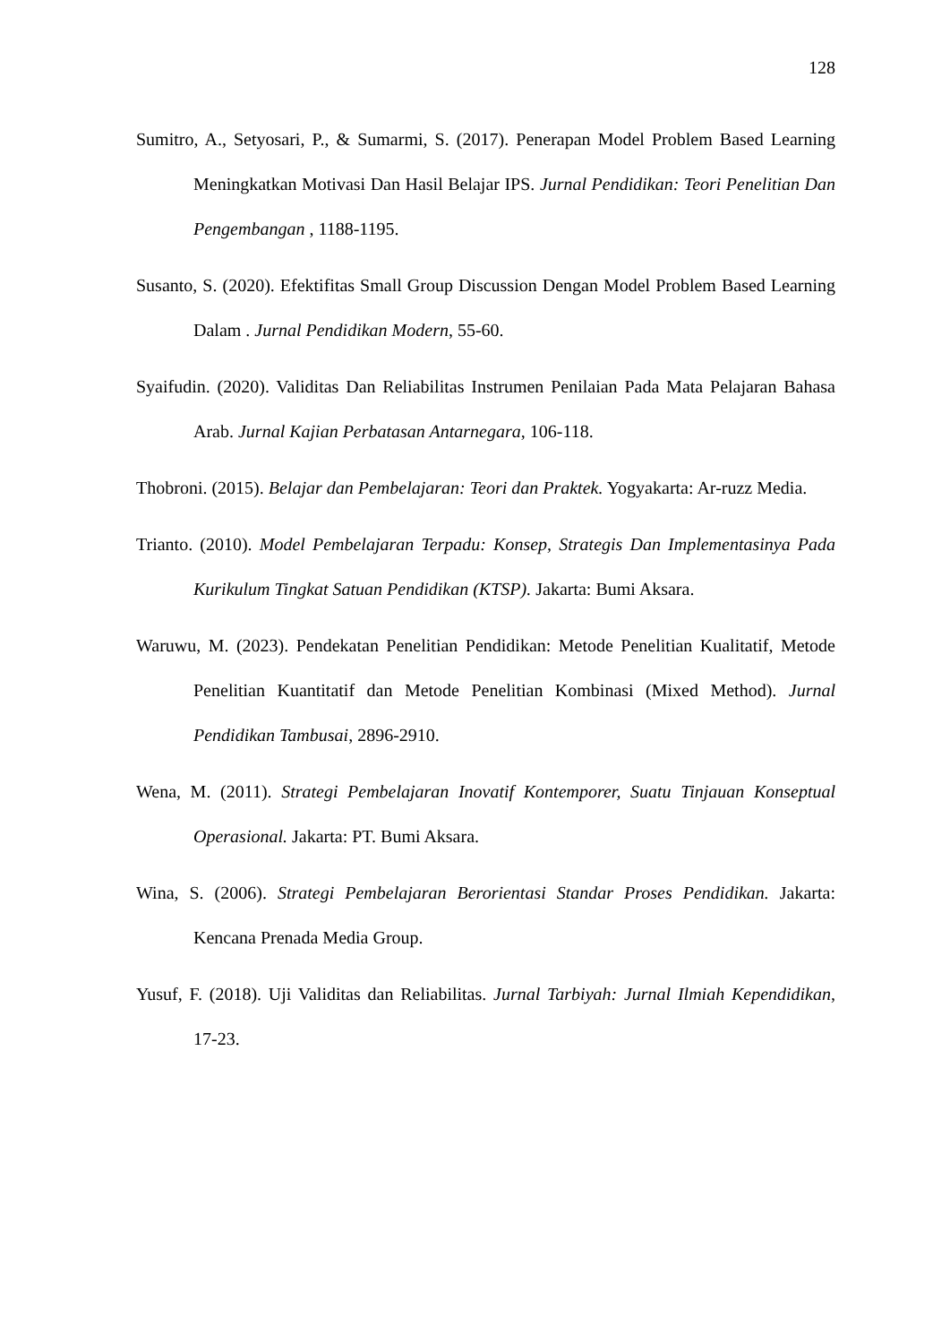128
Sumitro, A., Setyosari, P., & Sumarmi, S. (2017). Penerapan Model Problem Based Learning Meningkatkan Motivasi Dan Hasil Belajar IPS. Jurnal Pendidikan: Teori Penelitian Dan Pengembangan , 1188-1195.
Susanto, S. (2020). Efektifitas Small Group Discussion Dengan Model Problem Based Learning Dalam . Jurnal Pendidikan Modern, 55-60.
Syaifudin. (2020). Validitas Dan Reliabilitas Instrumen Penilaian Pada Mata Pelajaran Bahasa Arab. Jurnal Kajian Perbatasan Antarnegara, 106-118.
Thobroni. (2015). Belajar dan Pembelajaran: Teori dan Praktek. Yogyakarta: Ar-ruzz Media.
Trianto. (2010). Model Pembelajaran Terpadu: Konsep, Strategis Dan Implementasinya Pada Kurikulum Tingkat Satuan Pendidikan (KTSP). Jakarta: Bumi Aksara.
Waruwu, M. (2023). Pendekatan Penelitian Pendidikan: Metode Penelitian Kualitatif, Metode Penelitian Kuantitatif dan Metode Penelitian Kombinasi (Mixed Method). Jurnal Pendidikan Tambusai, 2896-2910.
Wena, M. (2011). Strategi Pembelajaran Inovatif Kontemporer, Suatu Tinjauan Konseptual Operasional. Jakarta: PT. Bumi Aksara.
Wina, S. (2006). Strategi Pembelajaran Berorientasi Standar Proses Pendidikan. Jakarta: Kencana Prenada Media Group.
Yusuf, F. (2018). Uji Validitas dan Reliabilitas. Jurnal Tarbiyah: Jurnal Ilmiah Kependidikan, 17-23.